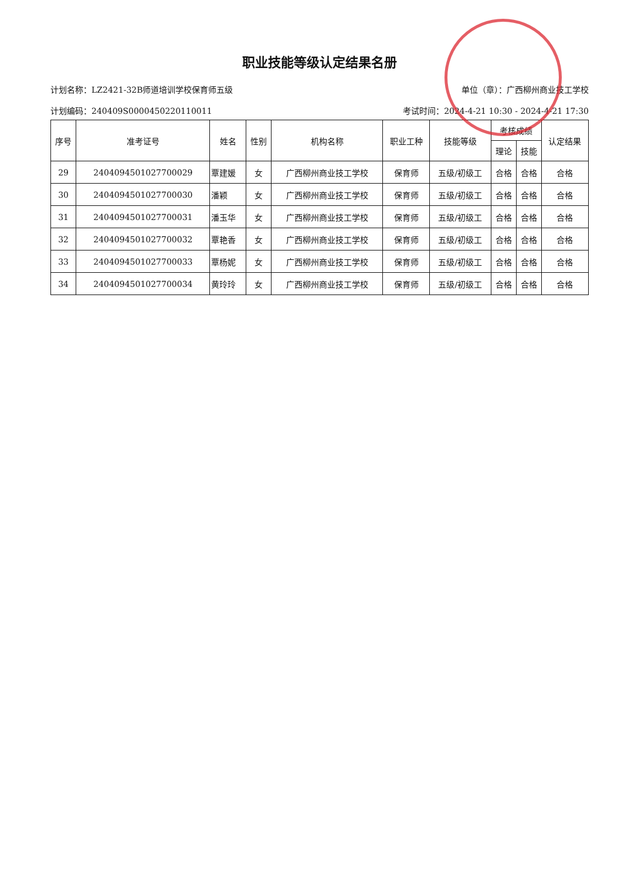职业技能等级认定结果名册
计划名称：LZ2421-32B师道培训学校保育师五级 单位（章）：广西柳州商业技工学校
计划编码：240409S0000450220110011 考试时间：2024-4-21 10:30 - 2024-4-21 17:30
| 序号 | 准考证号 | 姓名 | 性别 | 机构名称 | 职业工种 | 技能等级 | 考核成绩 | | 认定结果 |
| --- | --- | --- | --- | --- | --- | --- | --- | --- | --- |
| | | | | | | | 理论 | 技能 | |
| 29 | 2404094501027700029 | 覃建媛 | 女 | 广西柳州商业技工学校 | 保育师 | 五级/初级工 | 合格 | 合格 | 合格 |
| 30 | 2404094501027700030 | 潘颖 | 女 | 广西柳州商业技工学校 | 保育师 | 五级/初级工 | 合格 | 合格 | 合格 |
| 31 | 2404094501027700031 | 潘玉华 | 女 | 广西柳州商业技工学校 | 保育师 | 五级/初级工 | 合格 | 合格 | 合格 |
| 32 | 2404094501027700032 | 覃艳香 | 女 | 广西柳州商业技工学校 | 保育师 | 五级/初级工 | 合格 | 合格 | 合格 |
| 33 | 2404094501027700033 | 覃杨妮 | 女 | 广西柳州商业技工学校 | 保育师 | 五级/初级工 | 合格 | 合格 | 合格 |
| 34 | 2404094501027700034 | 黄玲玲 | 女 | 广西柳州商业技工学校 | 保育师 | 五级/初级工 | 合格 | 合格 | 合格 |